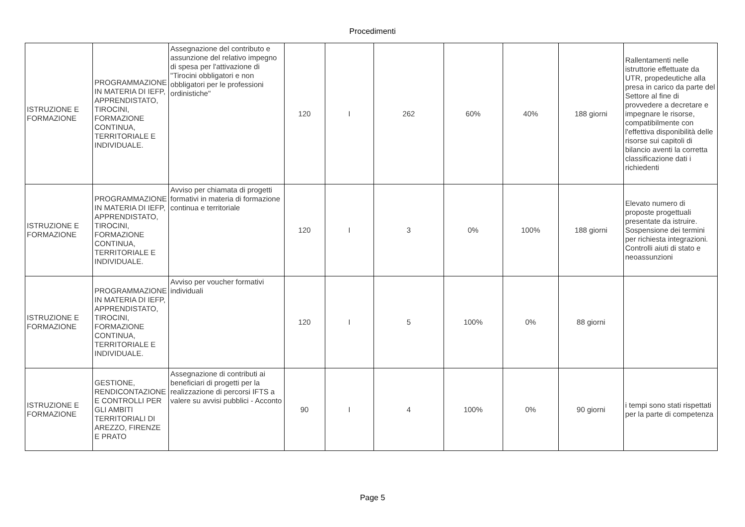Procedimenti
| ISTRUZIONE E FORMAZIONE | PROGRAMMAZIONE IN MATERIA DI IEFP, APPRENDISTATO, TIROCINI, FORMAZIONE CONTINUA, TERRITORIALE E INDIVIDUALE. | Assegnazione del contributo e assunzione del relativo impegno di spesa per l'attivazione di "Tirocini obbligatori e non obbligatori per le professioni ordinistiche" | 120 | I | 262 | 60% | 40% | 188 giorni | Rallentamenti nelle istruttorie effettuate da UTR, propedeutiche alla presa in carico da parte del Settore al fine di provvedere a decretare e impegnare le risorse, compatibilmente con l'effettiva disponibilità delle risorse sui capitoli di bilancio aventi la corretta classificazione dati i richiedenti |
| ISTRUZIONE E FORMAZIONE | PROGRAMMAZIONE IN MATERIA DI IEFP, APPRENDISTATO, TIROCINI, FORMAZIONE CONTINUA, TERRITORIALE E INDIVIDUALE. | Avviso per chiamata di progetti formativi in materia di formazione continua e territoriale | 120 | I | 3 | 0% | 100% | 188 giorni | Elevato numero di proposte progettuali presentate da istruire. Sospensione dei termini per richiesta integrazioni. Controlli aiuti di stato e neoassunzioni |
| ISTRUZIONE E FORMAZIONE | PROGRAMMAZIONE IN MATERIA DI IEFP, APPRENDISTATO, TIROCINI, FORMAZIONE CONTINUA, TERRITORIALE E INDIVIDUALE. | Avviso per voucher formativi individuali | 120 | I | 5 | 100% | 0% | 88 giorni | |
| ISTRUZIONE E FORMAZIONE | GESTIONE, RENDICONTAZIONE E CONTROLLI PER GLI AMBITI TERRITORIALI DI AREZZO, FIRENZE E PRATO | Assegnazione di contributi ai beneficiari di progetti per la realizzazione di percorsi IFTS a valere su avvisi pubblici - Acconto | 90 | I | 4 | 100% | 0% | 90 giorni | i tempi sono stati rispettati per la parte di competenza |
Page 5